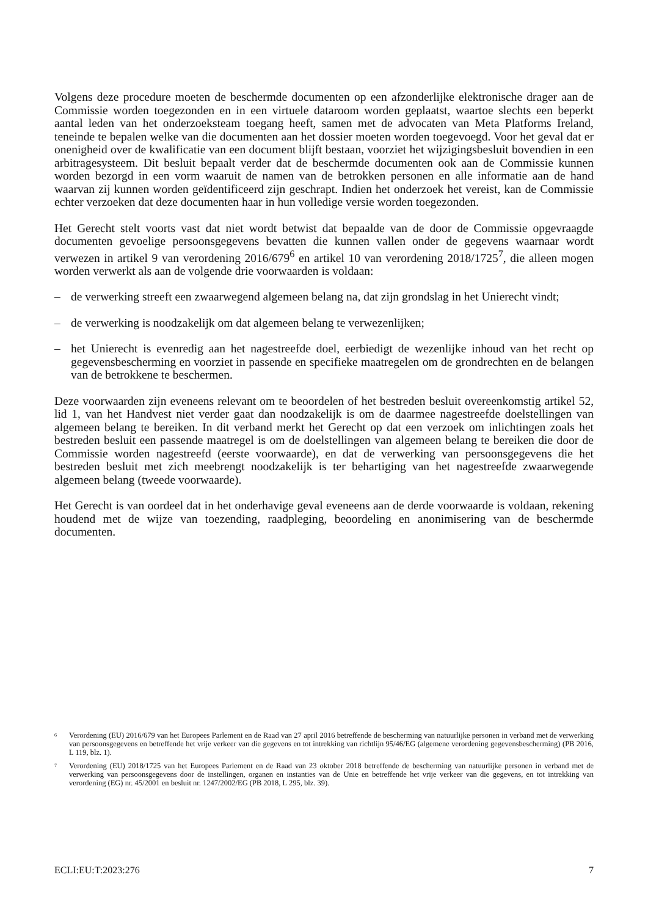Volgens deze procedure moeten de beschermde documenten op een afzonderlijke elektronische drager aan de Commissie worden toegezonden en in een virtuele dataroom worden geplaatst, waartoe slechts een beperkt aantal leden van het onderzoeksteam toegang heeft, samen met de advocaten van Meta Platforms Ireland, teneinde te bepalen welke van die documenten aan het dossier moeten worden toegevoegd. Voor het geval dat er onenigheid over de kwalificatie van een document blijft bestaan, voorziet het wijzigingsbesluit bovendien in een arbitragesysteem. Dit besluit bepaalt verder dat de beschermde documenten ook aan de Commissie kunnen worden bezorgd in een vorm waaruit de namen van de betrokken personen en alle informatie aan de hand waarvan zij kunnen worden geïdentificeerd zijn geschrapt. Indien het onderzoek het vereist, kan de Commissie echter verzoeken dat deze documenten haar in hun volledige versie worden toegezonden.
Het Gerecht stelt voorts vast dat niet wordt betwist dat bepaalde van de door de Commissie opgevraagde documenten gevoelige persoonsgegevens bevatten die kunnen vallen onder de gegevens waarnaar wordt verwezen in artikel 9 van verordening 2016/679<sup>6</sup> en artikel 10 van verordening 2018/1725<sup>7</sup>, die alleen mogen worden verwerkt als aan de volgende drie voorwaarden is voldaan:
– de verwerking streeft een zwaarwegend algemeen belang na, dat zijn grondslag in het Unierecht vindt;
– de verwerking is noodzakelijk om dat algemeen belang te verwezenlijken;
– het Unierecht is evenredig aan het nagestreefde doel, eerbiedigt de wezenlijke inhoud van het recht op gegevensbescherming en voorziet in passende en specifieke maatregelen om de grondrechten en de belangen van de betrokkene te beschermen.
Deze voorwaarden zijn eveneens relevant om te beoordelen of het bestreden besluit overeenkomstig artikel 52, lid 1, van het Handvest niet verder gaat dan noodzakelijk is om de daarmee nagestreefde doelstellingen van algemeen belang te bereiken. In dit verband merkt het Gerecht op dat een verzoek om inlichtingen zoals het bestreden besluit een passende maatregel is om de doelstellingen van algemeen belang te bereiken die door de Commissie worden nagestreefd (eerste voorwaarde), en dat de verwerking van persoonsgegevens die het bestreden besluit met zich meebrengt noodzakelijk is ter behartiging van het nagestreefde zwaarwegende algemeen belang (tweede voorwaarde).
Het Gerecht is van oordeel dat in het onderhavige geval eveneens aan de derde voorwaarde is voldaan, rekening houdend met de wijze van toezending, raadpleging, beoordeling en anonimisering van de beschermde documenten.
<sup>6</sup> Verordening (EU) 2016/679 van het Europees Parlement en de Raad van 27 april 2016 betreffende de bescherming van natuurlijke personen in verband met de verwerking van persoonsgegevens en betreffende het vrije verkeer van die gegevens en tot intrekking van richtlijn 95/46/EG (algemene verordening gegevensbescherming) (PB 2016, L 119, blz. 1).
<sup>7</sup> Verordening (EU) 2018/1725 van het Europees Parlement en de Raad van 23 oktober 2018 betreffende de bescherming van natuurlijke personen in verband met de verwerking van persoonsgegevens door de instellingen, organen en instanties van de Unie en betreffende het vrije verkeer van die gegevens, en tot intrekking van verordening (EG) nr. 45/2001 en besluit nr. 1247/2002/EG (PB 2018, L 295, blz. 39).
ECLI:EU:T:2023:276 7